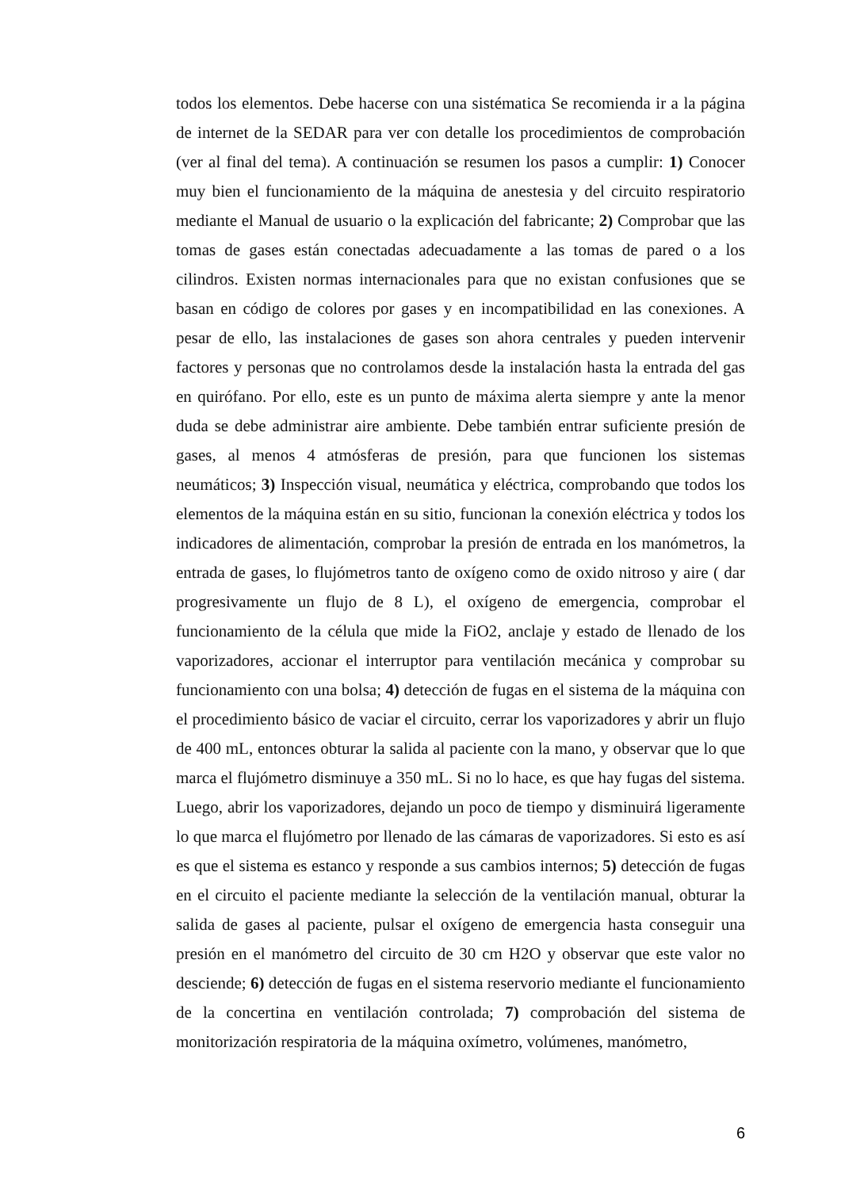todos los elementos. Debe hacerse con una sistématica Se recomienda ir a la página de internet de la SEDAR para ver con detalle los procedimientos de comprobación (ver al final del tema). A continuación se resumen los pasos a cumplir: 1) Conocer muy bien el funcionamiento de la máquina de anestesia y del circuito respiratorio mediante el Manual de usuario o la explicación del fabricante; 2) Comprobar que las tomas de gases están conectadas adecuadamente a las tomas de pared o a los cilindros. Existen normas internacionales para que no existan confusiones que se basan en código de colores por gases y en incompatibilidad en las conexiones. A pesar de ello, las instalaciones de gases son ahora centrales y pueden intervenir factores y personas que no controlamos desde la instalación hasta la entrada del gas en quirófano. Por ello, este es un punto de máxima alerta siempre y ante la menor duda se debe administrar aire ambiente. Debe también entrar suficiente presión de gases, al menos 4 atmósferas de presión, para que funcionen los sistemas neumáticos; 3) Inspección visual, neumática y eléctrica, comprobando que todos los elementos de la máquina están en su sitio, funcionan la conexión eléctrica y todos los indicadores de alimentación, comprobar la presión de entrada en los manómetros, la entrada de gases, lo flujómetros tanto de oxígeno como de oxido nitroso y aire ( dar progresivamente un flujo de 8 L), el oxígeno de emergencia, comprobar el funcionamiento de la célula que mide la FiO2, anclaje y estado de llenado de los vaporizadores, accionar el interruptor para ventilación mecánica y comprobar su funcionamiento con una bolsa; 4) detección de fugas en el sistema de la máquina con el procedimiento básico de vaciar el circuito, cerrar los vaporizadores y abrir un flujo de 400 mL, entonces obturar la salida al paciente con la mano, y observar que lo que marca el flujómetro disminuye a 350 mL. Si no lo hace, es que hay fugas del sistema. Luego, abrir los vaporizadores, dejando un poco de tiempo y disminuirá ligeramente lo que marca el flujómetro por llenado de las cámaras de vaporizadores. Si esto es así es que el sistema es estanco y responde a sus cambios internos; 5) detección de fugas en el circuito el paciente mediante la selección de la ventilación manual, obturar la salida de gases al paciente, pulsar el oxígeno de emergencia hasta conseguir una presión en el manómetro del circuito de 30 cm H2O y observar que este valor no desciende; 6) detección de fugas en el sistema reservorio mediante el funcionamiento de la concertina en ventilación controlada; 7) comprobación del sistema de monitorización respiratoria de la máquina oxímetro, volúmenes, manómetro,
6